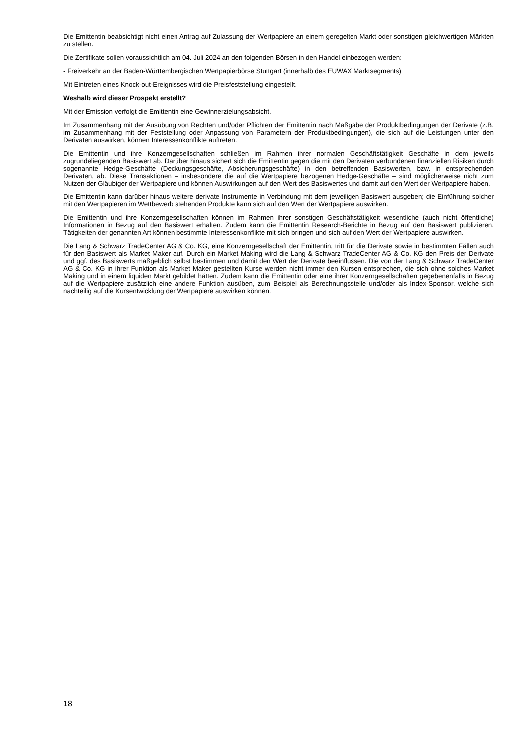Die Emittentin beabsichtigt nicht einen Antrag auf Zulassung der Wertpapiere an einem geregelten Markt oder sonstigen gleichwertigen Märkten zu stellen.
Die Zertifikate sollen voraussichtlich am 04. Juli 2024 an den folgenden Börsen in den Handel einbezogen werden:
- Freiverkehr an der Baden-Württembergischen Wertpapierbörse Stuttgart (innerhalb des EUWAX Marktsegments)
Mit Eintreten eines Knock-out-Ereignisses wird die Preisfeststellung eingestellt.
Weshalb wird dieser Prospekt erstellt?
Mit der Emission verfolgt die Emittentin eine Gewinnerzielungsabsicht.
Im Zusammenhang mit der Ausübung von Rechten und/oder Pflichten der Emittentin nach Maßgabe der Produktbedingungen der Derivate (z.B. im Zusammenhang mit der Feststellung oder Anpassung von Parametern der Produktbedingungen), die sich auf die Leistungen unter den Derivaten auswirken, können Interessenkonflikte auftreten.
Die Emittentin und ihre Konzerngesellschaften schließen im Rahmen ihrer normalen Geschäftstätigkeit Geschäfte in dem jeweils zugrundeliegenden Basiswert ab. Darüber hinaus sichert sich die Emittentin gegen die mit den Derivaten verbundenen finanziellen Risiken durch sogenannte Hedge-Geschäfte (Deckungsgeschäfte, Absicherungsgeschäfte) in den betreffenden Basiswerten, bzw. in entsprechenden Derivaten, ab. Diese Transaktionen – insbesondere die auf die Wertpapiere bezogenen Hedge-Geschäfte – sind möglicherweise nicht zum Nutzen der Gläubiger der Wertpapiere und können Auswirkungen auf den Wert des Basiswertes und damit auf den Wert der Wertpapiere haben.
Die Emittentin kann darüber hinaus weitere derivate Instrumente in Verbindung mit dem jeweiligen Basiswert ausgeben; die Einführung solcher mit den Wertpapieren im Wettbewerb stehenden Produkte kann sich auf den Wert der Wertpapiere auswirken.
Die Emittentin und ihre Konzerngesellschaften können im Rahmen ihrer sonstigen Geschäftstätigkeit wesentliche (auch nicht öffentliche) Informationen in Bezug auf den Basiswert erhalten. Zudem kann die Emittentin Research-Berichte in Bezug auf den Basiswert publizieren. Tätigkeiten der genannten Art können bestimmte Interessenkonflikte mit sich bringen und sich auf den Wert der Wertpapiere auswirken.
Die Lang & Schwarz TradeCenter AG & Co. KG, eine Konzerngesellschaft der Emittentin, tritt für die Derivate sowie in bestimmten Fällen auch für den Basiswert als Market Maker auf. Durch ein Market Making wird die Lang & Schwarz TradeCenter AG & Co. KG den Preis der Derivate und ggf. des Basiswerts maßgeblich selbst bestimmen und damit den Wert der Derivate beeinflussen. Die von der Lang & Schwarz TradeCenter AG & Co. KG in ihrer Funktion als Market Maker gestellten Kurse werden nicht immer den Kursen entsprechen, die sich ohne solches Market Making und in einem liquiden Markt gebildet hätten. Zudem kann die Emittentin oder eine ihrer Konzerngesellschaften gegebenenfalls in Bezug auf die Wertpapiere zusätzlich eine andere Funktion ausüben, zum Beispiel als Berechnungsstelle und/oder als Index-Sponsor, welche sich nachteilig auf die Kursentwicklung der Wertpapiere auswirken können.
18